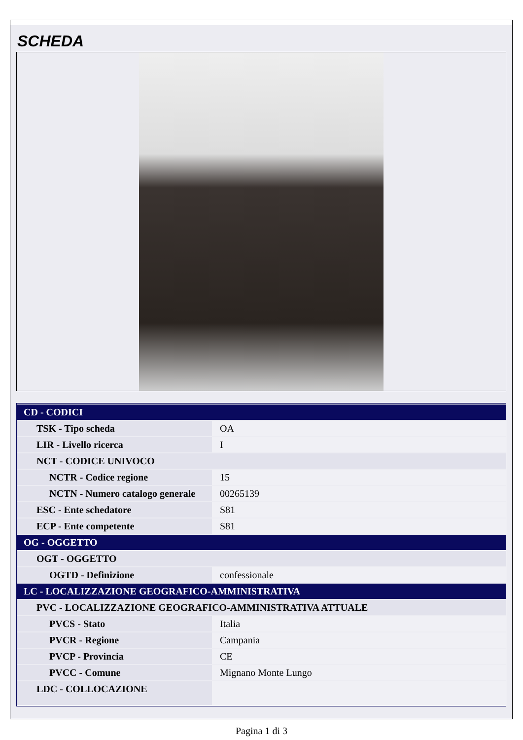SCHEDA
| CD - CODICI | |
| TSK - Tipo scheda | OA |
| LIR - Livello ricerca | I |
| NCT - CODICE UNIVOCO | |
| NCTR - Codice regione | 15 |
| NCTN - Numero catalogo generale | 00265139 |
| ESC - Ente schedatore | S81 |
| ECP - Ente competente | S81 |
| OG - OGGETTO | |
| OGT - OGGETTO | |
| OGTD - Definizione | confessionale |
| LC - LOCALIZZAZIONE GEOGRAFICO-AMMINISTRATIVA | |
| PVC - LOCALIZZAZIONE GEOGRAFICO-AMMINISTRATIVA ATTUALE | |
| PVCS - Stato | Italia |
| PVCR - Regione | Campania |
| PVCP - Provincia | CE |
| PVCC - Comune | Mignano Monte Lungo |
| LDC - COLLOCAZIONE | |
Pagina 1 di 3